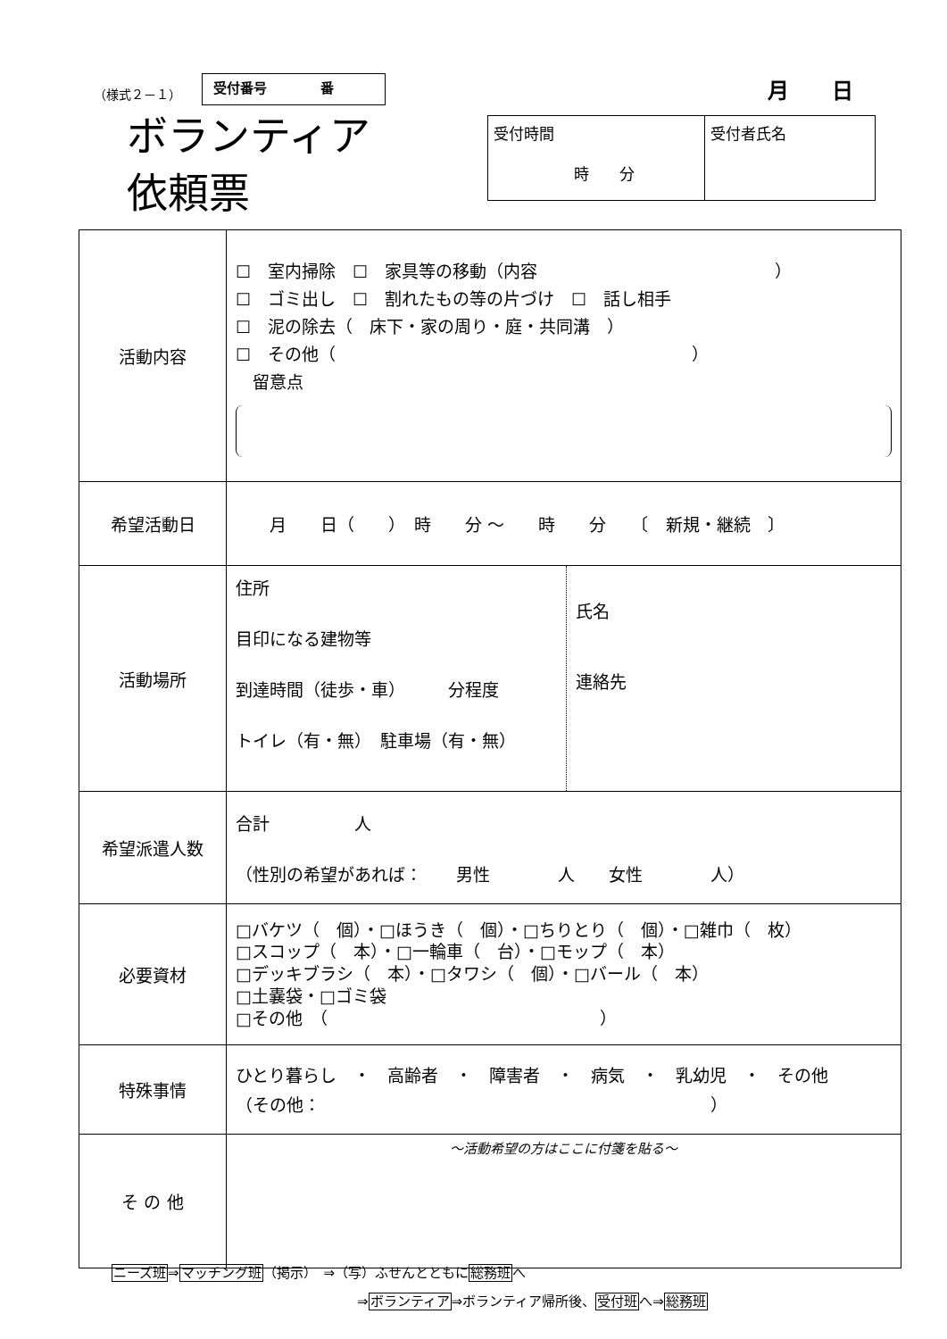（様式２－１）
受付番号　　　　番 月　　日
ボランティア
依頼票
| 受付時間 時 分 | 受付者氏名 |
| 活動内容 | ☐ 室内掃除 ☐ 家具等の移動（内容 ） ☐ ゴミ出し ☐ 割れたもの等の片づけ ☐ 話し相手 ☐ 泥の除去（ 床下・家の周り・庭・共同溝 ） ☐ その他（ ） 留意点 |
| 希望活動日 | 月 日（ ） 時 分 ～ 時 分 〔 新規・継続 〕 |
| 活動場所 | / 住所 目印になる建物等 到達時間（徒歩・車） 分程度 トイレ（有・無） 駐車場（有・無） / 氏名 連絡先 / |
| 希望派遣人数 | 合計 人 （性別の希望があれば： 男性 人 女性 人） |
| 必要資材 | □バケツ（ 個）・□ほうき（ 個）・□ちりとり（ 個）・□雑巾（ 枚） □スコップ（ 本）・□一輪車（ 台）・□モップ（ 本） □デッキブラシ（ 本）・□タワシ（ 個）・□バール（ 本） □土嚢袋・□ゴミ袋 □その他 （ ） |
| 特殊事情 | ひとり暮らし ・ 高齢者 ・ 障害者 ・ 病気 ・ 乳幼児 ・ その他 （その他： ） |
| そ の 他 | ～活動希望の方はここに付箋を貼る～ |
ニーズ班⇒マッチング班（掲示）　⇒（写）ふせんとともに総務班へ
⇒ボランティア⇒ボランティア帰所後、受付班へ⇒総務班